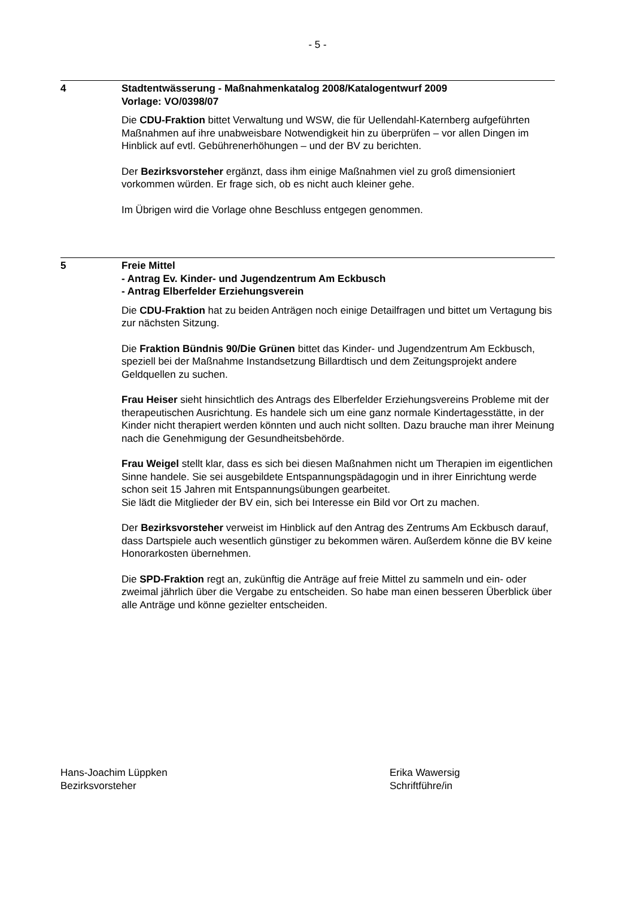- 5 -
4 Stadtentwässerung - Maßnahmenkatalog 2008/Katalogentwurf 2009
Vorlage: VO/0398/07
Die CDU-Fraktion bittet Verwaltung und WSW, die für Uellendahl-Katernberg aufgeführten Maßnahmen auf ihre unabweisbare Notwendigkeit hin zu überprüfen – vor allen Dingen im Hinblick auf evtl. Gebührenerhöhungen – und der BV zu berichten.
Der Bezirksvorsteher ergänzt, dass ihm einige Maßnahmen viel zu groß dimensioniert vorkommen würden. Er frage sich, ob es nicht auch kleiner gehe.
Im Übrigen wird die Vorlage ohne Beschluss entgegen genommen.
5 Freie Mittel
- Antrag Ev. Kinder- und Jugendzentrum Am Eckbusch
- Antrag Elberfelder Erziehungsverein
Die CDU-Fraktion hat zu beiden Anträgen noch einige Detailfragen und bittet um Vertagung bis zur nächsten Sitzung.
Die Fraktion Bündnis 90/Die Grünen bittet das Kinder- und Jugendzentrum Am Eckbusch, speziell bei der Maßnahme Instandsetzung Billardtisch und dem Zeitungsprojekt andere Geldquellen zu suchen.
Frau Heiser sieht hinsichtlich des Antrags des Elberfelder Erziehungsvereins Probleme mit der therapeutischen Ausrichtung. Es handele sich um eine ganz normale Kindertagesstätte, in der Kinder nicht therapiert werden könnten und auch nicht sollten. Dazu brauche man ihrer Meinung nach die Genehmigung der Gesundheitsbehörde.
Frau Weigel stellt klar, dass es sich bei diesen Maßnahmen nicht um Therapien im eigentlichen Sinne handele. Sie sei ausgebildete Entspannungspädagogin und in ihrer Einrichtung werde schon seit 15 Jahren mit Entspannungsübungen gearbeitet.
Sie lädt die Mitglieder der BV ein, sich bei Interesse ein Bild vor Ort zu machen.
Der Bezirksvorsteher verweist im Hinblick auf den Antrag des Zentrums Am Eckbusch darauf, dass Dartspiele auch wesentlich günstiger zu bekommen wären. Außerdem könne die BV keine Honorarkosten übernehmen.
Die SPD-Fraktion regt an, zukünftig die Anträge auf freie Mittel zu sammeln und ein- oder zweimal jährlich über die Vergabe zu entscheiden. So habe man einen besseren Überblick über alle Anträge und könne gezielter entscheiden.
Hans-Joachim Lüppken
Bezirksvorsteher
Erika Wawersig
Schriftführe/in